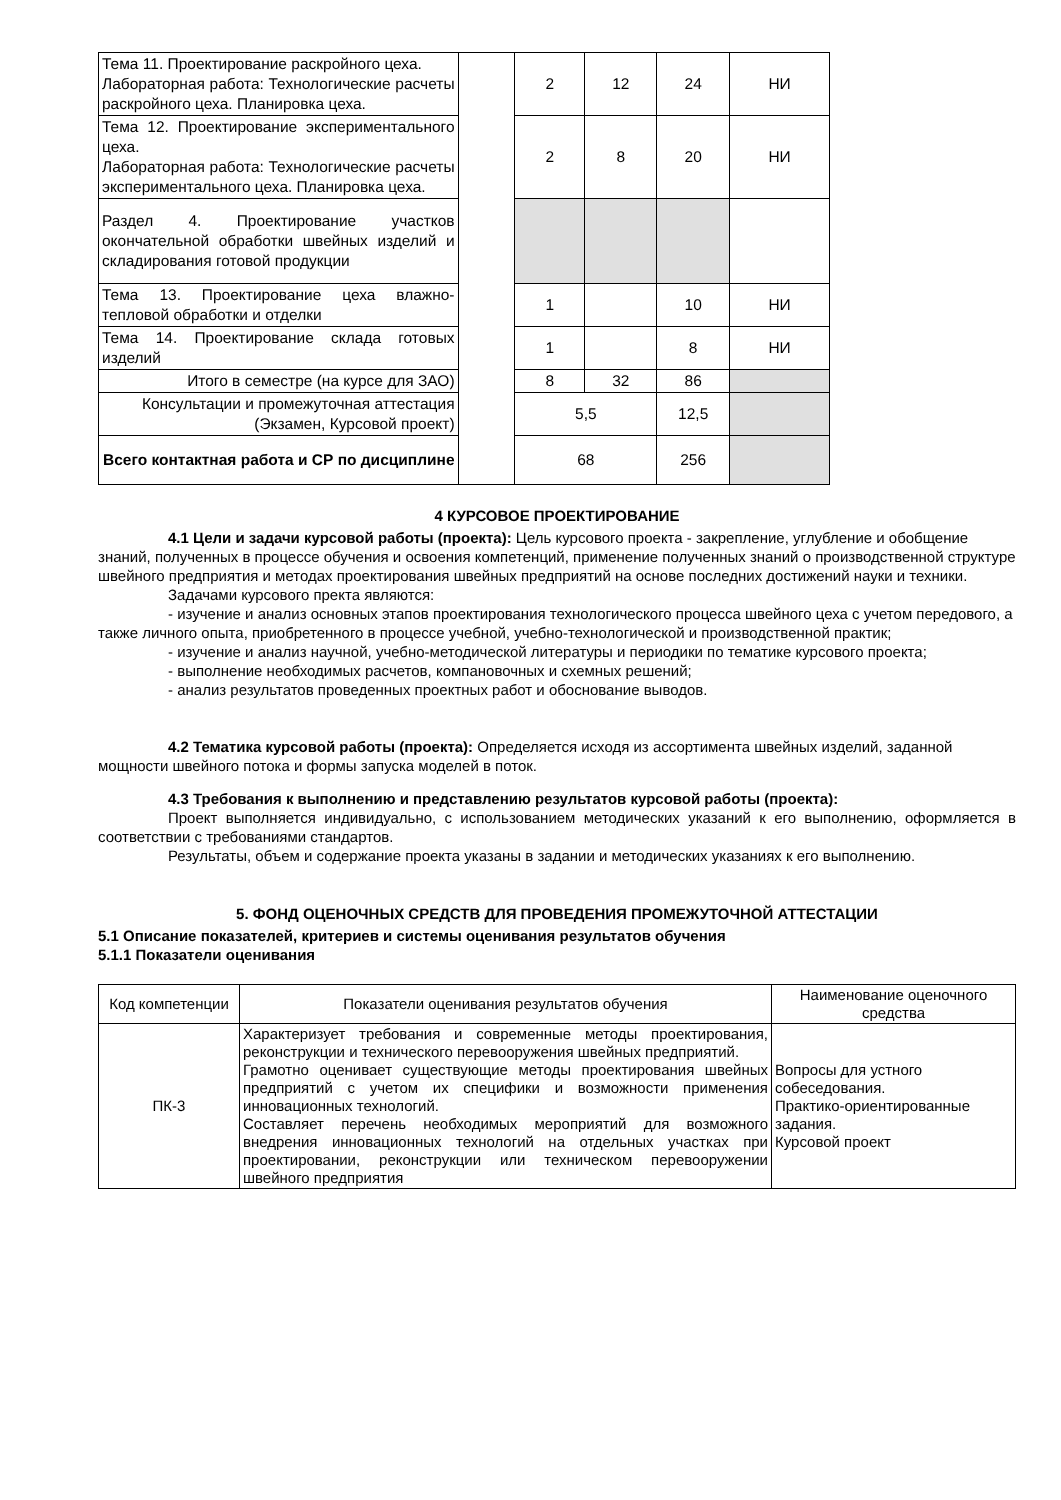| Тема 11. Проектирование раскройного цеха. Лабораторная работа: Технологические расчеты раскройного цеха. Планировка цеха. | | 2 | 12 | 24 | НИ |
| Тема 12. Проектирование экспериментального цеха. Лабораторная работа: Технологические расчеты экспериментального цеха. Планировка цеха. | | 2 | 8 | 20 | НИ |
| Раздел 4. Проектирование участков окончательной обработки швейных изделий и складирования готовой продукции | | | | | |
| Тема 13. Проектирование цеха влажно-тепловой обработки и отделки | | 1 | | 10 | НИ |
| Тема 14. Проектирование склада готовых изделий | | 1 | | 8 | НИ |
| Итого в семестре (на курсе для ЗАО) | | 8 | 32 | 86 | |
| Консультации и промежуточная аттестация (Экзамен, Курсовой проект) | | 5,5 | | 12,5 | |
| Всего контактная работа и СР по дисциплине | | 68 | | 256 | |
4 КУРСОВОЕ ПРОЕКТИРОВАНИЕ
4.1 Цели и задачи курсовой работы (проекта): Цель курсового проекта - закрепление, углубление и обобщение знаний, полученных в процессе обучения и освоения компетенций, применение полученных знаний о производственной структуре швейного предприятия и методах проектирования швейных предприятий на основе последних достижений науки и техники.
Задачами курсового пректа являются:
- изучение и анализ основных этапов проектирования технологического процесса швейного цеха с учетом передового, а также личного опыта, приобретенного в процессе учебной, учебно-технологической и производственной практик;
- изучение и анализ научной, учебно-методической литературы и периодики по тематике курсового проекта;
- выполнение необходимых расчетов, компановочных и схемных решений;
- анализ результатов проведенных проектных работ и обоснование выводов.
4.2 Тематика курсовой работы (проекта): Определяется исходя из ассортимента швейных изделий, заданной мощности швейного потока и формы запуска моделей в поток.
4.3 Требования к выполнению и представлению результатов курсовой работы (проекта):
Проект выполняется индивидуально, с использованием методических указаний к его выполнению, оформляется в соответствии с требованиями стандартов.
Результаты, объем и содержание проекта указаны в задании и методических указаниях к его выполнению.
5. ФОНД ОЦЕНОЧНЫХ СРЕДСТВ ДЛЯ ПРОВЕДЕНИЯ ПРОМЕЖУТОЧНОЙ АТТЕСТАЦИИ
5.1 Описание показателей, критериев и системы оценивания результатов обучения
5.1.1 Показатели оценивания
| Код компетенции | Показатели оценивания результатов обучения | Наименование оценочного средства |
| ПК-3 | Характеризует требования и современные методы проектирования, реконструкции и технического перевооружения швейных предприятий. Грамотно оценивает существующие методы проектирования швейных предприятий с учетом их специфики и возможности применения инновационных технологий. Составляет перечень необходимых мероприятий для возможного внедрения инновационных технологий на отдельных участках при проектировании, реконструкции или техническом перевооружении швейного предприятия | Вопросы для устного собеседования. Практико-ориентированные задания. Курсовой проект |